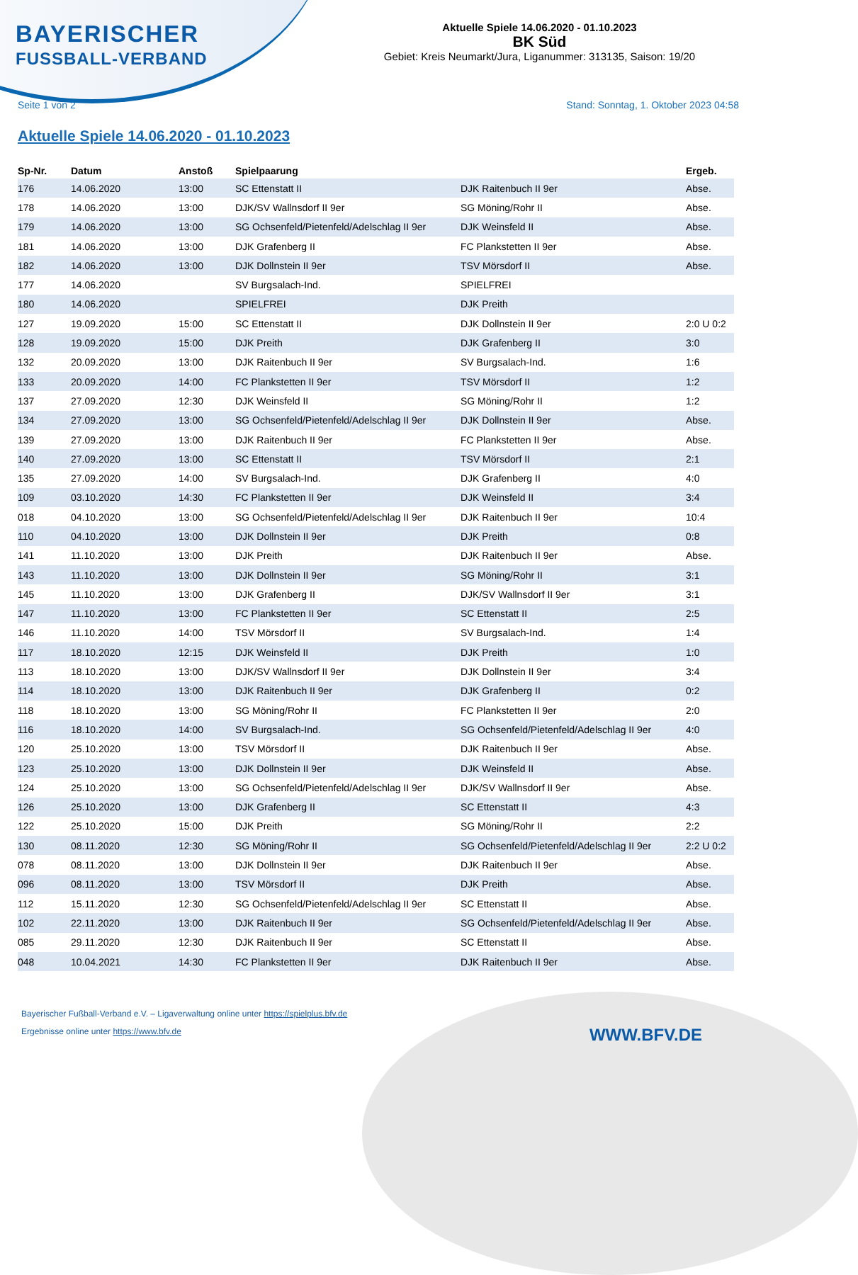BAYERISCHER
FUSSBALL-VERBAND
Aktuelle Spiele 14.06.2020 - 01.10.2023
BK Süd
Gebiet: Kreis Neumarkt/Jura, Liganummer: 313135, Saison: 19/20
Seite 1 von 2 Stand: Sonntag, 1. Oktober 2023 04:58
Aktuelle Spiele 14.06.2020 - 01.10.2023
| Sp-Nr. | Datum | Anstoß | Spielpaarung | | Ergeb. |
| --- | --- | --- | --- | --- | --- |
| 176 | 14.06.2020 | 13:00 | SC Ettenstatt II | DJK Raitenbuch II 9er | Abse. |
| 178 | 14.06.2020 | 13:00 | DJK/SV Wallnsdorf II 9er | SG Möning/Rohr II | Abse. |
| 179 | 14.06.2020 | 13:00 | SG Ochsenfeld/Pietenfeld/Adelschlag II 9er | DJK Weinsfeld II | Abse. |
| 181 | 14.06.2020 | 13:00 | DJK Grafenberg II | FC Plankstetten II 9er | Abse. |
| 182 | 14.06.2020 | 13:00 | DJK Dollnstein II 9er | TSV Mörsdorf II | Abse. |
| 177 | 14.06.2020 | | SV Burgsalach-Ind. | SPIELFREI | |
| 180 | 14.06.2020 | | SPIELFREI | DJK Preith | |
| 127 | 19.09.2020 | 15:00 | SC Ettenstatt II | DJK Dollnstein II 9er | 2:0 U 0:2 |
| 128 | 19.09.2020 | 15:00 | DJK Preith | DJK Grafenberg II | 3:0 |
| 132 | 20.09.2020 | 13:00 | DJK Raitenbuch II 9er | SV Burgsalach-Ind. | 1:6 |
| 133 | 20.09.2020 | 14:00 | FC Plankstetten II 9er | TSV Mörsdorf II | 1:2 |
| 137 | 27.09.2020 | 12:30 | DJK Weinsfeld II | SG Möning/Rohr II | 1:2 |
| 134 | 27.09.2020 | 13:00 | SG Ochsenfeld/Pietenfeld/Adelschlag II 9er | DJK Dollnstein II 9er | Abse. |
| 139 | 27.09.2020 | 13:00 | DJK Raitenbuch II 9er | FC Plankstetten II 9er | Abse. |
| 140 | 27.09.2020 | 13:00 | SC Ettenstatt II | TSV Mörsdorf II | 2:1 |
| 135 | 27.09.2020 | 14:00 | SV Burgsalach-Ind. | DJK Grafenberg II | 4:0 |
| 109 | 03.10.2020 | 14:30 | FC Plankstetten II 9er | DJK Weinsfeld II | 3:4 |
| 018 | 04.10.2020 | 13:00 | SG Ochsenfeld/Pietenfeld/Adelschlag II 9er | DJK Raitenbuch II 9er | 10:4 |
| 110 | 04.10.2020 | 13:00 | DJK Dollnstein II 9er | DJK Preith | 0:8 |
| 141 | 11.10.2020 | 13:00 | DJK Preith | DJK Raitenbuch II 9er | Abse. |
| 143 | 11.10.2020 | 13:00 | DJK Dollnstein II 9er | SG Möning/Rohr II | 3:1 |
| 145 | 11.10.2020 | 13:00 | DJK Grafenberg II | DJK/SV Wallnsdorf II 9er | 3:1 |
| 147 | 11.10.2020 | 13:00 | FC Plankstetten II 9er | SC Ettenstatt II | 2:5 |
| 146 | 11.10.2020 | 14:00 | TSV Mörsdorf II | SV Burgsalach-Ind. | 1:4 |
| 117 | 18.10.2020 | 12:15 | DJK Weinsfeld II | DJK Preith | 1:0 |
| 113 | 18.10.2020 | 13:00 | DJK/SV Wallnsdorf II 9er | DJK Dollnstein II 9er | 3:4 |
| 114 | 18.10.2020 | 13:00 | DJK Raitenbuch II 9er | DJK Grafenberg II | 0:2 |
| 118 | 18.10.2020 | 13:00 | SG Möning/Rohr II | FC Plankstetten II 9er | 2:0 |
| 116 | 18.10.2020 | 14:00 | SV Burgsalach-Ind. | SG Ochsenfeld/Pietenfeld/Adelschlag II 9er | 4:0 |
| 120 | 25.10.2020 | 13:00 | TSV Mörsdorf II | DJK Raitenbuch II 9er | Abse. |
| 123 | 25.10.2020 | 13:00 | DJK Dollnstein II 9er | DJK Weinsfeld II | Abse. |
| 124 | 25.10.2020 | 13:00 | SG Ochsenfeld/Pietenfeld/Adelschlag II 9er | DJK/SV Wallnsdorf II 9er | Abse. |
| 126 | 25.10.2020 | 13:00 | DJK Grafenberg II | SC Ettenstatt II | 4:3 |
| 122 | 25.10.2020 | 15:00 | DJK Preith | SG Möning/Rohr II | 2:2 |
| 130 | 08.11.2020 | 12:30 | SG Möning/Rohr II | SG Ochsenfeld/Pietenfeld/Adelschlag II 9er | 2:2 U 0:2 |
| 078 | 08.11.2020 | 13:00 | DJK Dollnstein II 9er | DJK Raitenbuch II 9er | Abse. |
| 096 | 08.11.2020 | 13:00 | TSV Mörsdorf II | DJK Preith | Abse. |
| 112 | 15.11.2020 | 12:30 | SG Ochsenfeld/Pietenfeld/Adelschlag II 9er | SC Ettenstatt II | Abse. |
| 102 | 22.11.2020 | 13:00 | DJK Raitenbuch II 9er | SG Ochsenfeld/Pietenfeld/Adelschlag II 9er | Abse. |
| 085 | 29.11.2020 | 12:30 | DJK Raitenbuch II 9er | SC Ettenstatt II | Abse. |
| 048 | 10.04.2021 | 14:30 | FC Plankstetten II 9er | DJK Raitenbuch II 9er | Abse. |
Bayerischer Fußball-Verband e.V. – Ligaverwaltung online unter https://spielplus.bfv.de
Ergebnisse online unter https://www.bfv.de
WWW.BFV.DE